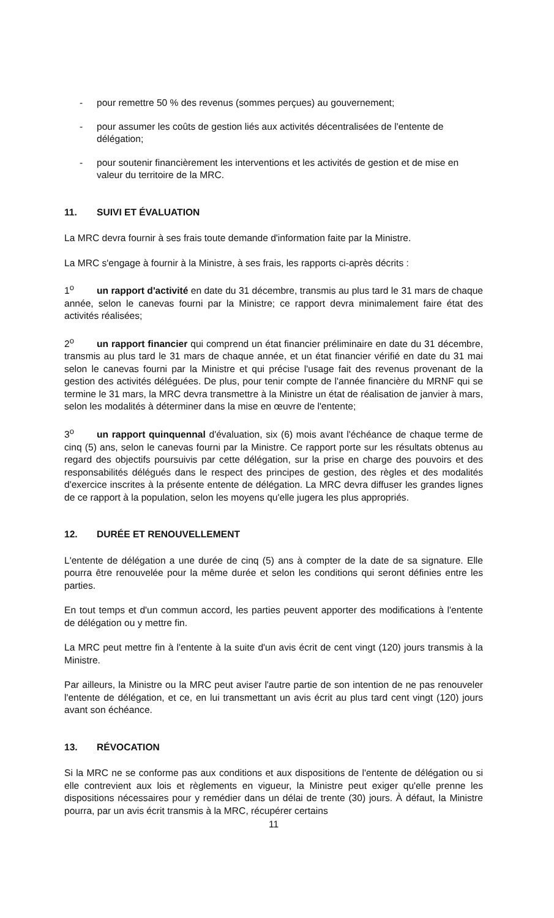- pour remettre 50 % des revenus (sommes perçues) au gouvernement;
- pour assumer les coûts de gestion liés aux activités décentralisées de l'entente de délégation;
- pour soutenir financièrement les interventions et les activités de gestion et de mise en valeur du territoire de la MRC.
11. SUIVI ET ÉVALUATION
La MRC devra fournir à ses frais toute demande d'information faite par la Ministre.
La MRC s'engage à fournir à la Ministre, à ses frais, les rapports ci-après décrits :
1<sup>o</sup> un rapport d'activité en date du 31 décembre, transmis au plus tard le 31 mars de chaque année, selon le canevas fourni par la Ministre; ce rapport devra minimalement faire état des activités réalisées;
2<sup>o</sup> un rapport financier qui comprend un état financier préliminaire en date du 31 décembre, transmis au plus tard le 31 mars de chaque année, et un état financier vérifié en date du 31 mai selon le canevas fourni par la Ministre et qui précise l'usage fait des revenus provenant de la gestion des activités déléguées. De plus, pour tenir compte de l'année financière du MRNF qui se termine le 31 mars, la MRC devra transmettre à la Ministre un état de réalisation de janvier à mars, selon les modalités à déterminer dans la mise en œuvre de l'entente;
3<sup>o</sup> un rapport quinquennal d'évaluation, six (6) mois avant l'échéance de chaque terme de cinq (5) ans, selon le canevas fourni par la Ministre. Ce rapport porte sur les résultats obtenus au regard des objectifs poursuivis par cette délégation, sur la prise en charge des pouvoirs et des responsabilités délégués dans le respect des principes de gestion, des règles et des modalités d'exercice inscrites à la présente entente de délégation. La MRC devra diffuser les grandes lignes de ce rapport à la population, selon les moyens qu'elle jugera les plus appropriés.
12. DURÉE ET RENOUVELLEMENT
L'entente de délégation a une durée de cinq (5) ans à compter de la date de sa signature. Elle pourra être renouvelée pour la même durée et selon les conditions qui seront définies entre les parties.
En tout temps et d'un commun accord, les parties peuvent apporter des modifications à l'entente de délégation ou y mettre fin.
La MRC peut mettre fin à l'entente à la suite d'un avis écrit de cent vingt (120) jours transmis à la Ministre.
Par ailleurs, la Ministre ou la MRC peut aviser l'autre partie de son intention de ne pas renouveler l'entente de délégation, et ce, en lui transmettant un avis écrit au plus tard cent vingt (120) jours avant son échéance.
13. RÉVOCATION
Si la MRC ne se conforme pas aux conditions et aux dispositions de l'entente de délégation ou si elle contrevient aux lois et règlements en vigueur, la Ministre peut exiger qu'elle prenne les dispositions nécessaires pour y remédier dans un délai de trente (30) jours. À défaut, la Ministre pourra, par un avis écrit transmis à la MRC, récupérer certains
11